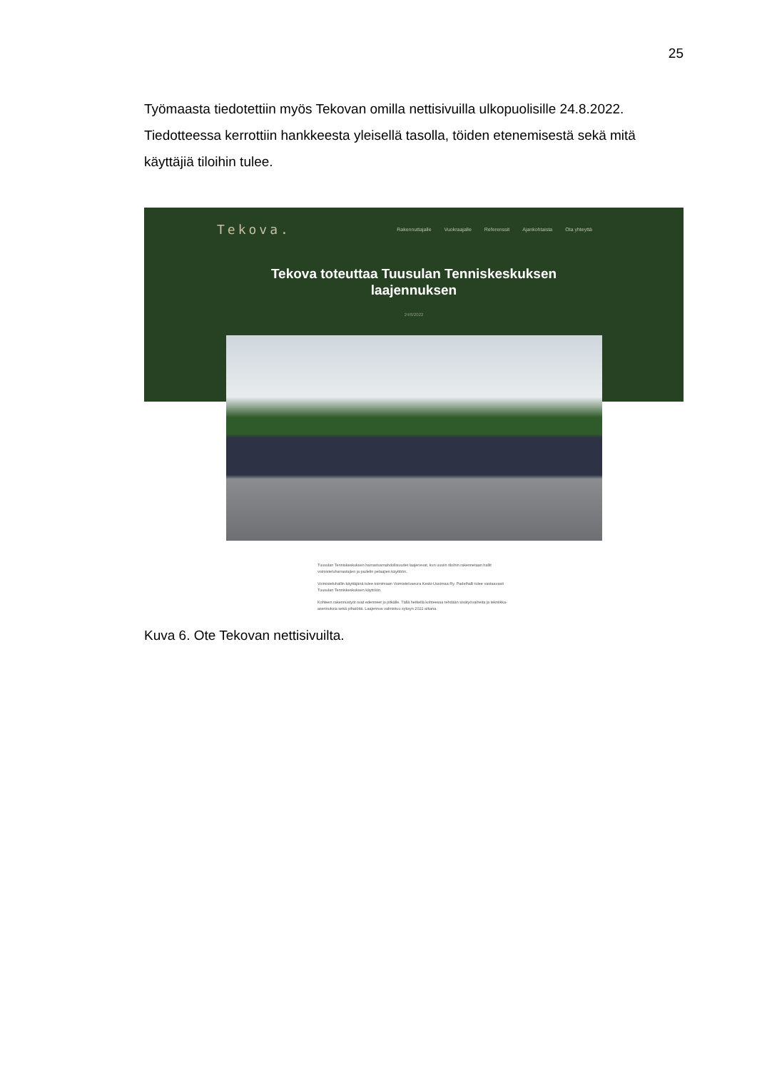25
Työmaasta tiedotettiin myös Tekovan omilla nettisivuilla ulkopuolisille 24.8.2022. Tiedotteessa kerrottiin hankkeesta yleisellä tasolla, töiden etenemisestä sekä mitä käyttäjiä tiloihin tulee.
Tekova.
Rakennuttajalle Vuokraajalle Referenssit Ajankohtaista Ota yhteyttä
Tekova toteuttaa Tuusulan Tenniskeskuksen
laajennuksen
24/8/2022
Tuusulan Tenniskeskuksen harrastusmahdollisuudet laajenevat, kun uusiin tiloihin rakennetaan hallit voimisteluharrastajien ja padelin pelaajien käyttöön.
Voimisteluhallin käyttäjänä tulee toimimaan Voimisteluseura Keski-Uusimaa Ry. Padelhalli tulee vastaavasti Tuusulan Tenniskeskuksen käyttöön.
Kohteen rakennustyöt ovat edenneet jo pitkälle. Tällä hetkellä kohteessa tehdään sisätyövaiheita ja tekniikka-asennuksia sekä pihatöitä. Laajennus valmistuu syksyn 2022 aikana.
Kuva 6. Ote Tekovan nettisivuilta.